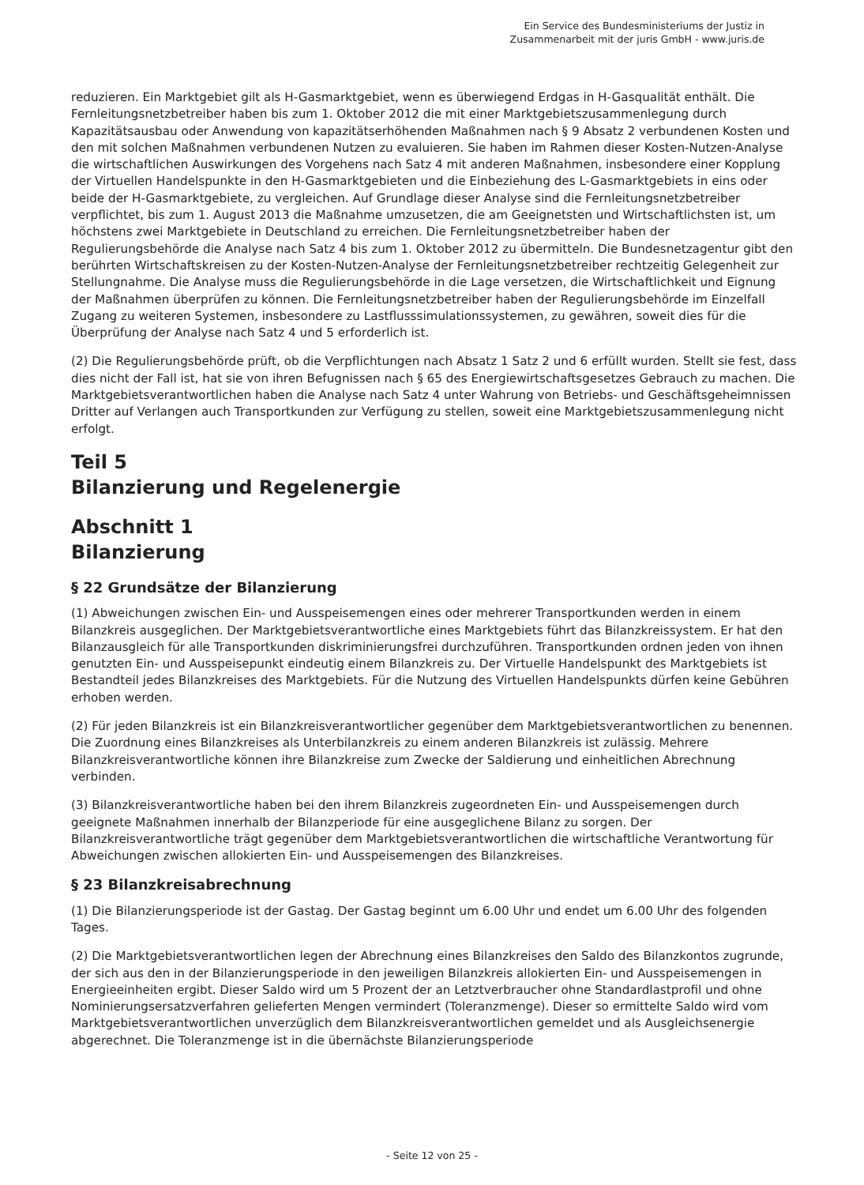Ein Service des Bundesministeriums der Justiz in
Zusammenarbeit mit der juris GmbH - www.juris.de
reduzieren. Ein Marktgebiet gilt als H-Gasmarktgebiet, wenn es überwiegend Erdgas in H-Gasqualität enthält. Die Fernleitungsnetzbetreiber haben bis zum 1. Oktober 2012 die mit einer Marktgebietszusammenlegung durch Kapazitätsausbau oder Anwendung von kapazitätserhöhenden Maßnahmen nach § 9 Absatz 2 verbundenen Kosten und den mit solchen Maßnahmen verbundenen Nutzen zu evaluieren. Sie haben im Rahmen dieser Kosten-Nutzen-Analyse die wirtschaftlichen Auswirkungen des Vorgehens nach Satz 4 mit anderen Maßnahmen, insbesondere einer Kopplung der Virtuellen Handelspunkte in den H-Gasmarktgebieten und die Einbeziehung des L-Gasmarktgebiets in eins oder beide der H-Gasmarktgebiete, zu vergleichen. Auf Grundlage dieser Analyse sind die Fernleitungsnetzbetreiber verpflichtet, bis zum 1. August 2013 die Maßnahme umzusetzen, die am Geeignetsten und Wirtschaftlichsten ist, um höchstens zwei Marktgebiete in Deutschland zu erreichen. Die Fernleitungsnetzbetreiber haben der Regulierungsbehörde die Analyse nach Satz 4 bis zum 1. Oktober 2012 zu übermitteln. Die Bundesnetzagentur gibt den berührten Wirtschaftskreisen zu der Kosten-Nutzen-Analyse der Fernleitungsnetzbetreiber rechtzeitig Gelegenheit zur Stellungnahme. Die Analyse muss die Regulierungsbehörde in die Lage versetzen, die Wirtschaftlichkeit und Eignung der Maßnahmen überprüfen zu können. Die Fernleitungsnetzbetreiber haben der Regulierungsbehörde im Einzelfall Zugang zu weiteren Systemen, insbesondere zu Lastflusssimulationssystemen, zu gewähren, soweit dies für die Überprüfung der Analyse nach Satz 4 und 5 erforderlich ist.
(2) Die Regulierungsbehörde prüft, ob die Verpflichtungen nach Absatz 1 Satz 2 und 6 erfüllt wurden. Stellt sie fest, dass dies nicht der Fall ist, hat sie von ihren Befugnissen nach § 65 des Energiewirtschaftsgesetzes Gebrauch zu machen. Die Marktgebietsverantwortlichen haben die Analyse nach Satz 4 unter Wahrung von Betriebs- und Geschäftsgeheimnissen Dritter auf Verlangen auch Transportkunden zur Verfügung zu stellen, soweit eine Marktgebietszusammenlegung nicht erfolgt.
Teil 5
Bilanzierung und Regelenergie
Abschnitt 1
Bilanzierung
§ 22 Grundsätze der Bilanzierung
(1) Abweichungen zwischen Ein- und Ausspeisemengen eines oder mehrerer Transportkunden werden in einem Bilanzkreis ausgeglichen. Der Marktgebietsverantwortliche eines Marktgebiets führt das Bilanzkreissystem. Er hat den Bilanzausgleich für alle Transportkunden diskriminierungsfrei durchzuführen. Transportkunden ordnen jeden von ihnen genutzten Ein- und Ausspeisepunkt eindeutig einem Bilanzkreis zu. Der Virtuelle Handelspunkt des Marktgebiets ist Bestandteil jedes Bilanzkreises des Marktgebiets. Für die Nutzung des Virtuellen Handelspunkts dürfen keine Gebühren erhoben werden.
(2) Für jeden Bilanzkreis ist ein Bilanzkreisverantwortlicher gegenüber dem Marktgebietsverantwortlichen zu benennen. Die Zuordnung eines Bilanzkreises als Unterbilanzkreis zu einem anderen Bilanzkreis ist zulässig. Mehrere Bilanzkreisverantwortliche können ihre Bilanzkreise zum Zwecke der Saldierung und einheitlichen Abrechnung verbinden.
(3) Bilanzkreisverantwortliche haben bei den ihrem Bilanzkreis zugeordneten Ein- und Ausspeisemengen durch geeignete Maßnahmen innerhalb der Bilanzperiode für eine ausgeglichene Bilanz zu sorgen. Der Bilanzkreisverantwortliche trägt gegenüber dem Marktgebietsverantwortlichen die wirtschaftliche Verantwortung für Abweichungen zwischen allokierten Ein- und Ausspeisemengen des Bilanzkreises.
§ 23 Bilanzkreisabrechnung
(1) Die Bilanzierungsperiode ist der Gastag. Der Gastag beginnt um 6.00 Uhr und endet um 6.00 Uhr des folgenden Tages.
(2) Die Marktgebietsverantwortlichen legen der Abrechnung eines Bilanzkreises den Saldo des Bilanzkontos zugrunde, der sich aus den in der Bilanzierungsperiode in den jeweiligen Bilanzkreis allokierten Ein- und Ausspeisemengen in Energieeinheiten ergibt. Dieser Saldo wird um 5 Prozent der an Letztverbraucher ohne Standardlastprofil und ohne Nominierungsersatzverfahren gelieferten Mengen vermindert (Toleranzmenge). Dieser so ermittelte Saldo wird vom Marktgebietsverantwortlichen unverzüglich dem Bilanzkreisverantwortlichen gemeldet und als Ausgleichsenergie abgerechnet. Die Toleranzmenge ist in die übernächste Bilanzierungsperiode
- Seite 12 von 25 -